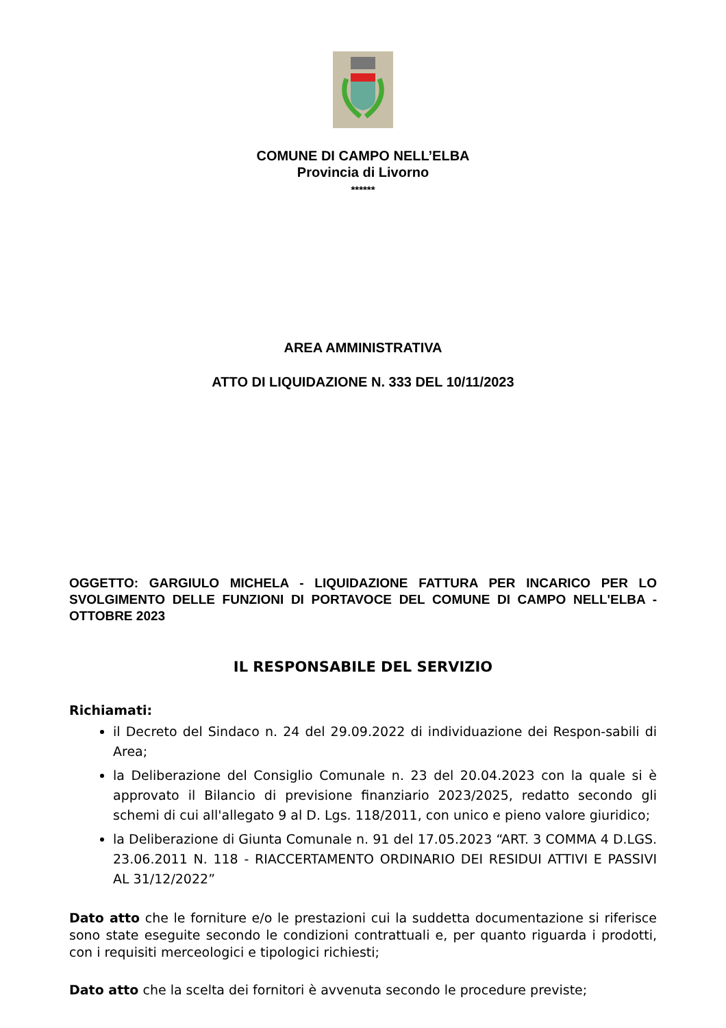COMUNE DI CAMPO NELL’ELBA
Provincia di Livorno
******
AREA AMMINISTRATIVA
ATTO DI LIQUIDAZIONE N. 333 DEL 10/11/2023
OGGETTO: GARGIULO MICHELA - LIQUIDAZIONE FATTURA PER INCARICO PER LO SVOLGIMENTO DELLE FUNZIONI DI PORTAVOCE DEL COMUNE DI CAMPO NELL'ELBA - OTTOBRE 2023
IL RESPONSABILE DEL SERVIZIO
Richiamati:
il Decreto del Sindaco n. 24 del 29.09.2022 di individuazione dei Respon-sabili di Area;
la Deliberazione del Consiglio Comunale n. 23 del 20.04.2023 con la quale si è approvato il Bilancio di previsione finanziario 2023/2025, redatto secondo gli schemi di cui all'allegato 9 al D. Lgs. 118/2011, con unico e pieno valore giuridico;
la Deliberazione di Giunta Comunale n. 91 del 17.05.2023 “ART. 3 COMMA 4 D.LGS. 23.06.2011 N. 118 - RIACCERTAMENTO ORDINARIO DEI RESIDUI ATTIVI E PASSIVI AL 31/12/2022”
Dato atto che le forniture e/o le prestazioni cui la suddetta documentazione si riferisce sono state eseguite secondo le condizioni contrattuali e, per quanto riguarda i prodotti, con i requisiti merceologici e tipologici richiesti;
Dato atto che la scelta dei fornitori è avvenuta secondo le procedure previste;